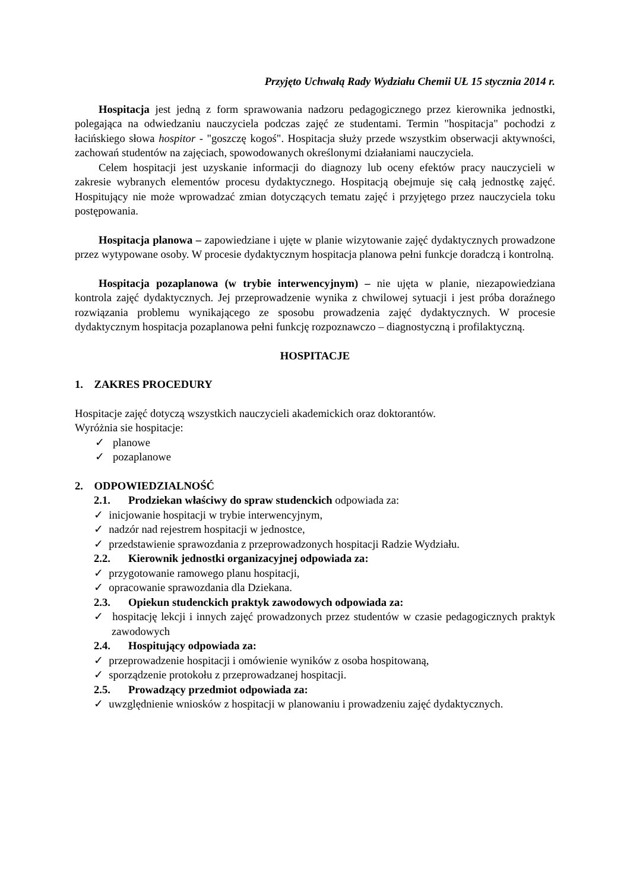Przyjęto Uchwałą Rady Wydziału Chemii UŁ 15 stycznia 2014 r.
Hospitacja jest jedną z form sprawowania nadzoru pedagogicznego przez kierownika jednostki, polegająca na odwiedzaniu nauczyciela podczas zajęć ze studentami. Termin "hospitacja" pochodzi z łacińskiego słowa hospitor - "goszczę kogoś". Hospitacja służy przede wszystkim obserwacji aktywności, zachowań studentów na zajęciach, spowodowanych określonymi działaniami nauczyciela.
Celem hospitacji jest uzyskanie informacji do diagnozy lub oceny efektów pracy nauczycieli w zakresie wybranych elementów procesu dydaktycznego. Hospitacją obejmuje się całą jednostkę zajęć. Hospitujący nie może wprowadzać zmian dotyczących tematu zajęć i przyjętego przez nauczyciela toku postępowania.
Hospitacja planowa – zapowiedziane i ujęte w planie wizytowanie zajęć dydaktycznych prowadzone przez wytypowane osoby. W procesie dydaktycznym hospitacja planowa pełni funkcje doradczą i kontrolną.
Hospitacja pozaplanowa (w trybie interwencyjnym) – nie ujęta w planie, niezapowiedziana kontrola zajęć dydaktycznych. Jej przeprowadzenie wynika z chwilowej sytuacji i jest próba doraźnego rozwiązania problemu wynikającego ze sposobu prowadzenia zajęć dydaktycznych. W procesie dydaktycznym hospitacja pozaplanowa pełni funkcję rozpoznawczo – diagnostyczną i profilaktyczną.
HOSPITACJE
1. ZAKRES PROCEDURY
Hospitacje zajęć dotyczą wszystkich nauczycieli akademickich oraz doktorantów.
Wyróżnia sie hospitacje:
✓ planowe
✓ pozaplanowe
2. ODPOWIEDZIALNOŚĆ
2.1. Prodziekan właściwy do spraw studenckich odpowiada za:
✓ inicjowanie hospitacji w trybie interwencyjnym,
✓ nadzór nad rejestrem hospitacji w jednostce,
✓ przedstawienie sprawozdania z przeprowadzonych hospitacji Radzie Wydziału.
2.2. Kierownik jednostki organizacyjnej odpowiada za:
✓ przygotowanie ramowego planu hospitacji,
✓ opracowanie sprawozdania dla Dziekana.
2.3. Opiekun studenckich praktyk zawodowych odpowiada za:
✓ hospitację lekcji i innych zajęć prowadzonych przez studentów w czasie pedagogicznych praktyk zawodowych
2.4. Hospitujący odpowiada za:
✓ przeprowadzenie hospitacji i omówienie wyników z osoba hospitowaną,
✓ sporządzenie protokołu z przeprowadzanej hospitacji.
2.5. Prowadzący przedmiot odpowiada za:
✓ uwzględnienie wniosków z hospitacji w planowaniu i prowadzeniu zajęć dydaktycznych.